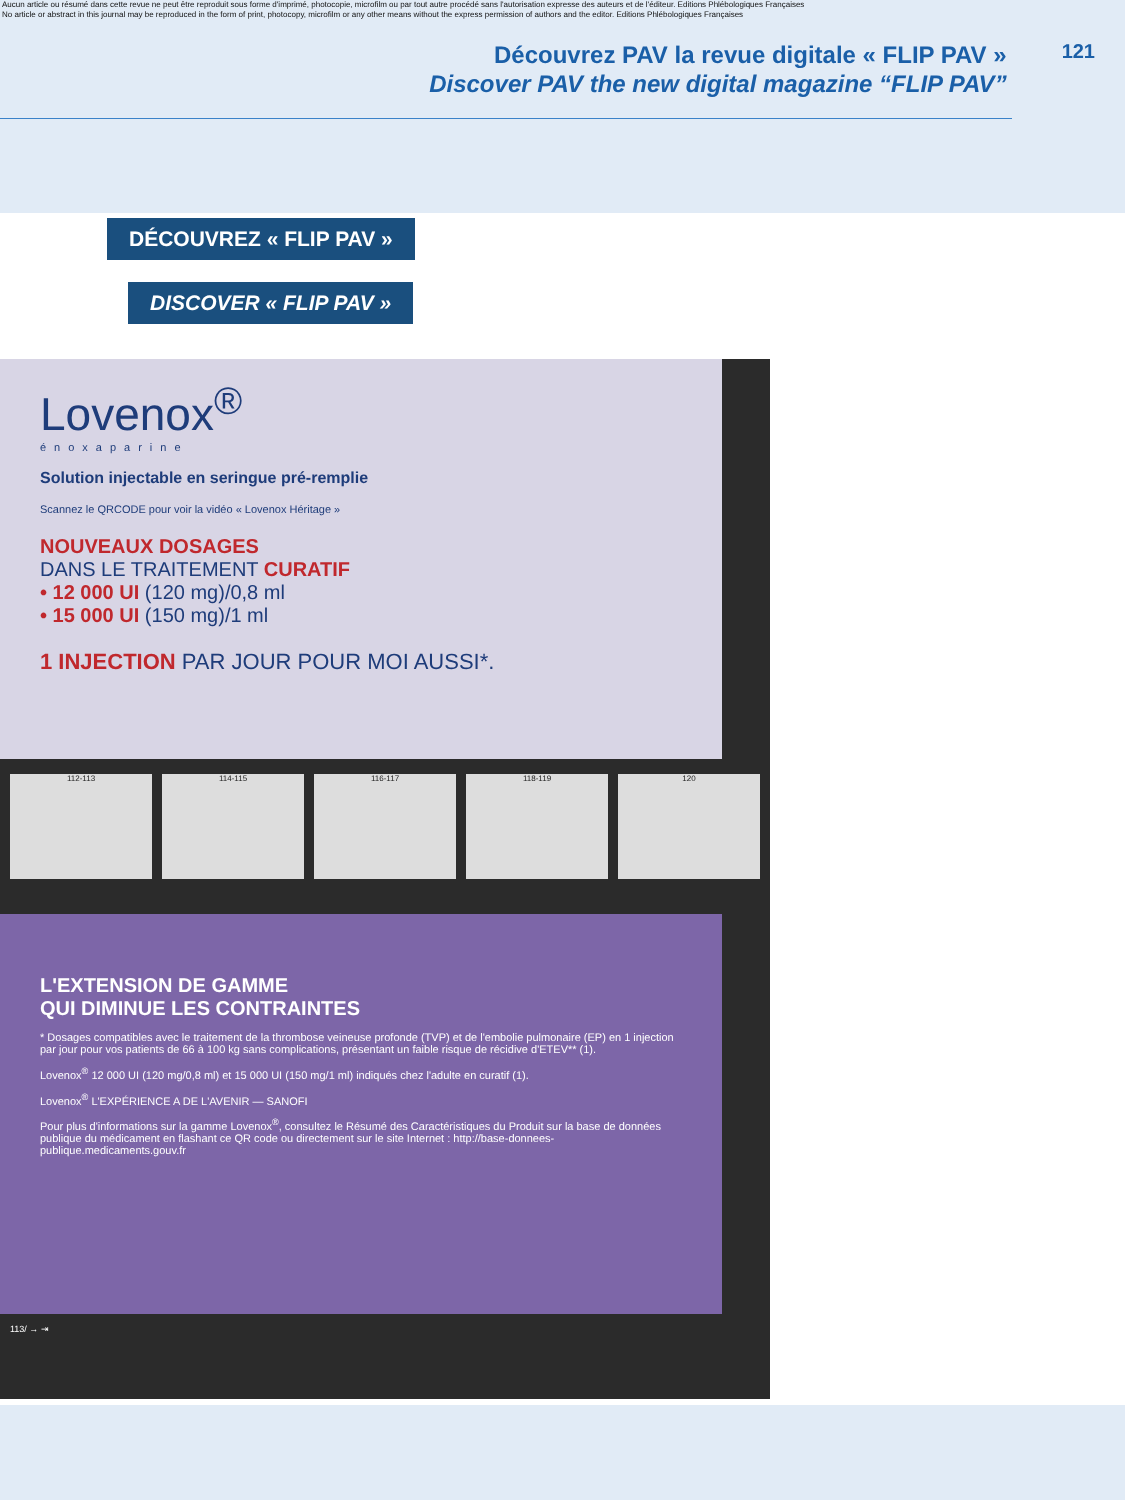Aucun article ou résumé dans cette revue ne peut être reproduit sous forme d'imprimé, photocopie, microfilm ou par tout autre procédé sans l'autorisation expresse des auteurs et de l'éditeur. Editions Phlébologiques Françaises
No article or abstract in this journal may be reproduced in the form of print, photocopy, microfilm or any other means without the express permission of authors and the editor. Editions Phlébologiques Françaises
Découvrez PAV la revue digitale « FLIP PAV »
Discover PAV the new digital magazine “FLIP PAV”
121
DÉCOUVREZ « FLIP PAV »
DISCOVER « FLIP PAV »
Lovenox<sup>®</sup>
énoxaparine
Solution injectable en seringue pré-remplie
Scannez le QRCODE pour voir la vidéo « Lovenox Héritage »
NOUVEAUX DOSAGES
DANS LE TRAITEMENT CURATIF
• 12 000 UI (120 mg)/0,8 ml
• 15 000 UI (150 mg)/1 ml
1 INJECTION PAR JOUR POUR MOI AUSSI*.
112-113 114-115 116-117 118-119 120
L'EXTENSION DE GAMME
QUI DIMINUE LES CONTRAINTES
* Dosages compatibles avec le traitement de la thrombose veineuse profonde (TVP) et de l'embolie pulmonaire (EP) en 1 injection par jour pour vos patients de 66 à 100 kg sans complications, présentant un faible risque de récidive d'ETEV** (1).
Lovenox<sup>®</sup> 12 000 UI (120 mg/0,8 ml) et 15 000 UI (150 mg/1 ml) indiqués chez l'adulte en curatif (1).
Lovenox<sup>®</sup> L'EXPÉRIENCE A DE L'AVENIR — SANOFI
Pour plus d'informations sur la gamme Lovenox<sup>®</sup>, consultez le Résumé des Caractéristiques du Produit sur la base de données publique du médicament en flashant ce QR code ou directement sur le site Internet : http://base-donnees-publique.medicaments.gouv.fr
113/ → ⇥